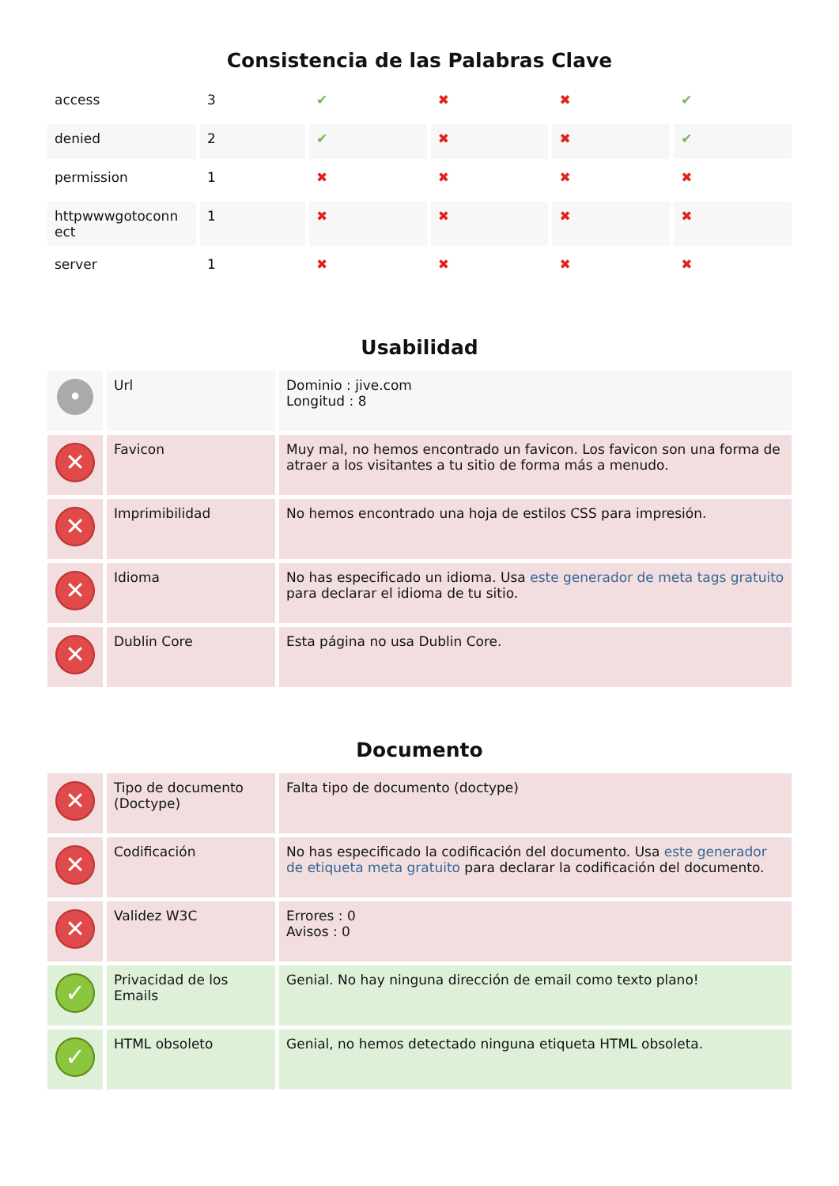Consistencia de las Palabras Clave
| access | 3 | ✔ | ✖ | ✖ | ✔ |
| denied | 2 | ✔ | ✖ | ✖ | ✔ |
| permission | 1 | ✖ | ✖ | ✖ | ✖ |
| httpwwwgotoconn ect | 1 | ✖ | ✖ | ✖ | ✖ |
| server | 1 | ✖ | ✖ | ✖ | ✖ |
Usabilidad
| • | Url | Dominio : jive.com Longitud : 8 |
| ✕ | Favicon | Muy mal, no hemos encontrado un favicon. Los favicon son una forma de atraer a los visitantes a tu sitio de forma más a menudo. |
| ✕ | Imprimibilidad | No hemos encontrado una hoja de estilos CSS para impresión. |
| ✕ | Idioma | No has especificado un idioma. Usa este generador de meta tags gratuito para declarar el idioma de tu sitio. |
| ✕ | Dublin Core | Esta página no usa Dublin Core. |
Documento
| ✕ | Tipo de documento (Doctype) | Falta tipo de documento (doctype) |
| ✕ | Codificación | No has especificado la codificación del documento. Usa este generador de etiqueta meta gratuito para declarar la codificación del documento. |
| ✕ | Validez W3C | Errores : 0 Avisos : 0 |
| ✓ | Privacidad de los Emails | Genial. No hay ninguna dirección de email como texto plano! |
| ✓ | HTML obsoleto | Genial, no hemos detectado ninguna etiqueta HTML obsoleta. |